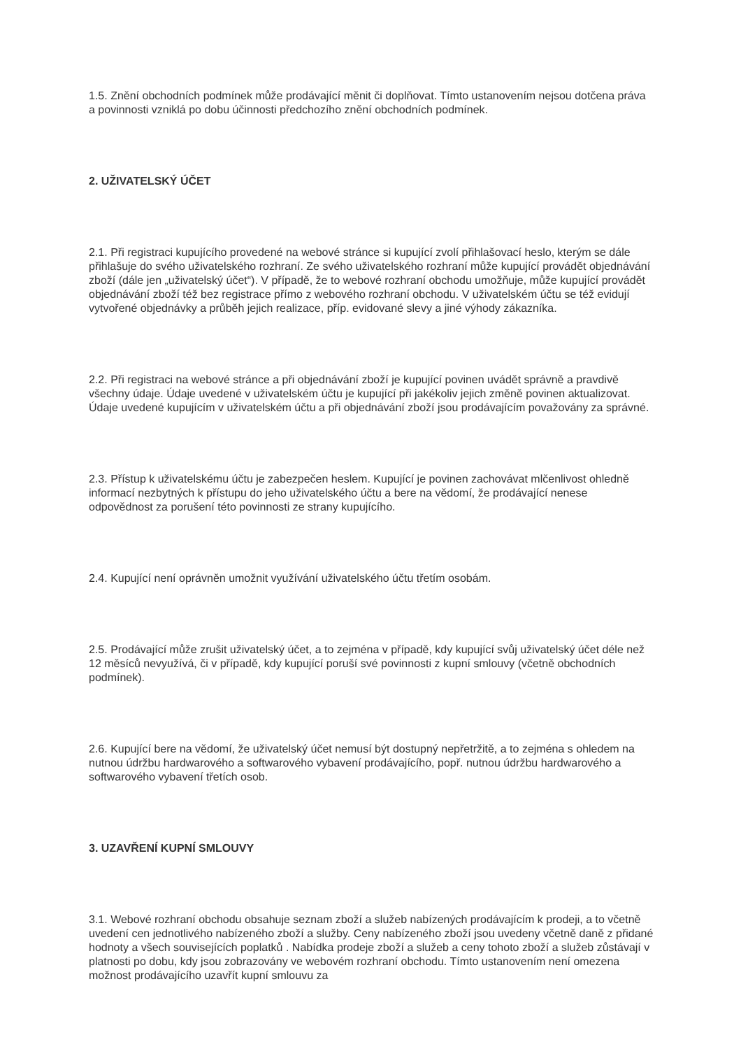1.5. Znění obchodních podmínek může prodávající měnit či doplňovat. Tímto ustanovením nejsou dotčena práva a povinnosti vzniklá po dobu účinnosti předchozího znění obchodních podmínek.
2. UŽIVATELSKÝ ÚČET
2.1. Při registraci kupujícího provedené na webové stránce si kupující zvolí přihlašovací heslo, kterým se dále přihlašuje do svého uživatelského rozhraní. Ze svého uživatelského rozhraní může kupující provádět objednávání zboží (dále jen „uživatelský účet“). V případě, že to webové rozhraní obchodu umožňuje, může kupující provádět objednávání zboží též bez registrace přímo z webového rozhraní obchodu. V uživatelském účtu se též evidují vytvořené objednávky a průběh jejich realizace, příp. evidované slevy a jiné výhody zákazníka.
2.2. Při registraci na webové stránce a při objednávání zboží je kupující povinen uvádět správně a pravdivě všechny údaje. Údaje uvedené v uživatelském účtu je kupující při jakékoliv jejich změně povinen aktualizovat. Údaje uvedené kupujícím v uživatelském účtu a při objednávání zboží jsou prodávajícím považovány za správné.
2.3. Přístup k uživatelskému účtu je zabezpečen heslem. Kupující je povinen zachovávat mlčenlivost ohledně informací nezbytných k přístupu do jeho uživatelského účtu a bere na vědomí, že prodávající nenese odpovědnost za porušení této povinnosti ze strany kupujícího.
2.4. Kupující není oprávněn umožnit využívání uživatelského účtu třetím osobám.
2.5. Prodávající může zrušit uživatelský účet, a to zejména v případě, kdy kupující svůj uživatelský účet déle než 12 měsíců nevyužívá, či v případě, kdy kupující poruší své povinnosti z kupní smlouvy (včetně obchodních podmínek).
2.6. Kupující bere na vědomí, že uživatelský účet nemusí být dostupný nepřetržitě, a to zejména s ohledem na nutnou údržbu hardwarového a softwarového vybavení prodávajícího, popř. nutnou údržbu hardwarového a softwarového vybavení třetích osob.
3. UZAVŘENÍ KUPNÍ SMLOUVY
3.1. Webové rozhraní obchodu obsahuje seznam zboží a služeb nabízených prodávajícím k prodeji, a to včetně uvedení cen jednotlivého nabízeného zboží a služby. Ceny nabízeného zboží jsou uvedeny včetně daně z přidané hodnoty a všech souvisejících poplatků . Nabídka prodeje zboží a služeb a ceny tohoto zboží a služeb zůstávají v platnosti po dobu, kdy jsou zobrazovány ve webovém rozhraní obchodu. Tímto ustanovením není omezena možnost prodávajícího uzavřít kupní smlouvu za